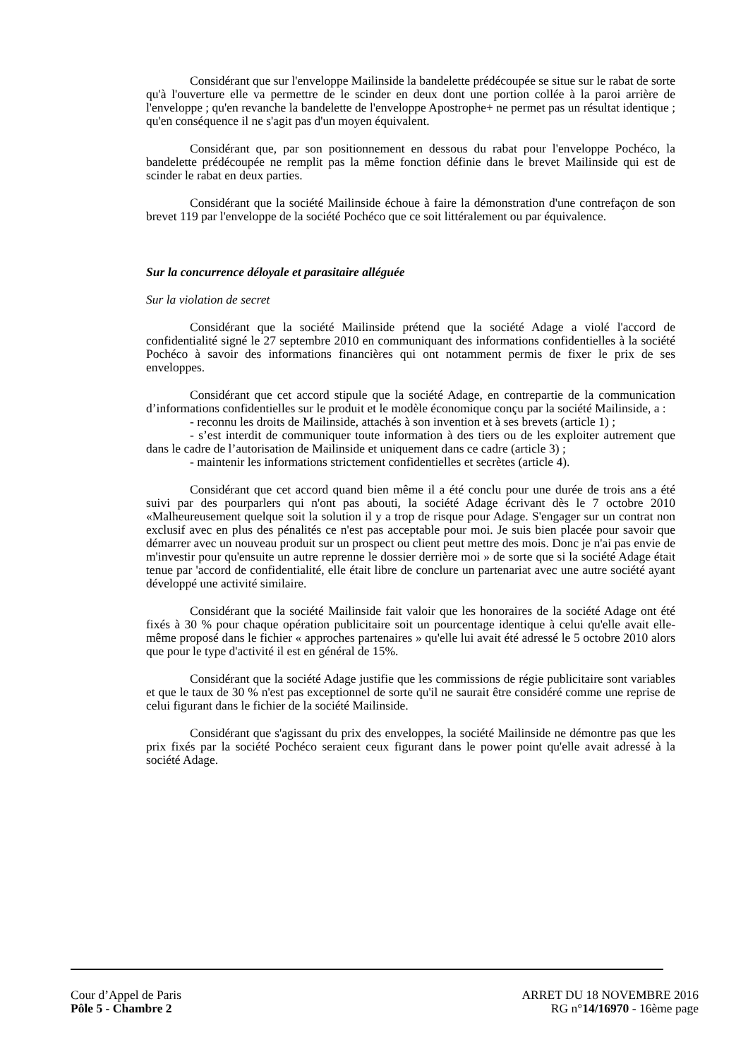Considérant que sur l'enveloppe Mailinside la bandelette prédécoupée se situe sur le rabat de sorte qu'à l'ouverture elle va permettre de le scinder en deux dont une portion collée à la paroi arrière de l'enveloppe ; qu'en revanche la bandelette de l'enveloppe Apostrophe+ ne permet pas un résultat identique ; qu'en conséquence il ne s'agit pas d'un moyen équivalent.
Considérant que, par son positionnement en dessous du rabat pour l'enveloppe Pochéco, la bandelette prédécoupée ne remplit pas la même fonction définie dans le brevet Mailinside qui est de scinder le rabat en deux parties.
Considérant que la société Mailinside échoue à faire la démonstration d'une contrefaçon de son brevet 119 par l'enveloppe de la société Pochéco que ce soit littéralement ou par équivalence.
Sur la concurrence déloyale et parasitaire alléguée
Sur la violation de secret
Considérant que la société Mailinside prétend que la société Adage a violé l'accord de confidentialité signé le 27 septembre 2010 en communiquant des informations confidentielles à la société Pochéco à savoir des informations financières qui ont notamment permis de fixer le prix de ses enveloppes.
Considérant que cet accord stipule que la société Adage, en contrepartie de la communication d’informations confidentielles sur le produit et le modèle économique conçu par la société Mailinside, a :
- reconnu les droits de Mailinside, attachés à son invention et à ses brevets (article 1) ;
- s’est interdit de communiquer toute information à des tiers ou de les exploiter autrement que dans le cadre de l’autorisation de Mailinside et uniquement dans ce cadre (article 3) ;
- maintenir les informations strictement confidentielles et secrètes (article 4).
Considérant que cet accord quand bien même il a été conclu pour une durée de trois ans a été suivi par des pourparlers qui n'ont pas abouti, la société Adage écrivant dès le 7 octobre 2010 «Malheureusement quelque soit la solution il y a trop de risque pour Adage. S'engager sur un contrat non exclusif avec en plus des pénalités ce n'est pas acceptable pour moi. Je suis bien placée pour savoir que démarrer avec un nouveau produit sur un prospect ou client peut mettre des mois. Donc je n'ai pas envie de m'investir pour qu'ensuite un autre reprenne le dossier derrière moi » de sorte que si la société Adage était tenue par 'accord de confidentialité, elle était libre de conclure un partenariat avec une autre société ayant développé une activité similaire.
Considérant que la société Mailinside fait valoir que les honoraires de la société Adage ont été fixés à 30 % pour chaque opération publicitaire soit un pourcentage identique à celui qu'elle avait elle-même proposé dans le fichier « approches partenaires » qu'elle lui avait été adressé le 5 octobre 2010 alors que pour le type d'activité il est en général de 15%.
Considérant que la société Adage justifie que les commissions de régie publicitaire sont variables et que le taux de 30 % n'est pas exceptionnel de sorte qu'il ne saurait être considéré comme une reprise de celui figurant dans le fichier de la société Mailinside.
Considérant que s'agissant du prix des enveloppes, la société Mailinside ne démontre pas que les prix fixés par la société Pochéco seraient ceux figurant dans le power point qu'elle avait adressé à la société Adage.
Cour d’Appel de Paris
Pôle 5 - Chambre 2
ARRET DU 18 NOVEMBRE 2016
RG n°14/16970 - 16ème page